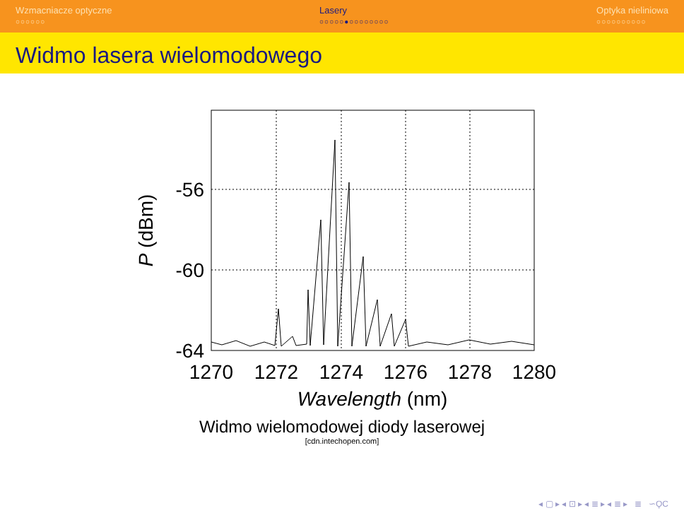Wzmacniacze optyczne
○○○○○○
Lasery
○○○○○●○○○○○○○○
Optyka nieliniowa
○○○○○○○○○○
Widmo lasera wielomodowego
-56
-60
-64
1270
1272
1274
1276
1278
1280
Wavelength (nm)
P (dBm)
Widmo wielomodowej diody laserowej
[cdn.intechopen.com]
◂ ▢ ▸ ◂ ⊡ ▸ ◂ ≣ ▸ ◂ ≣ ▸ ≣ ∽ϘϹ